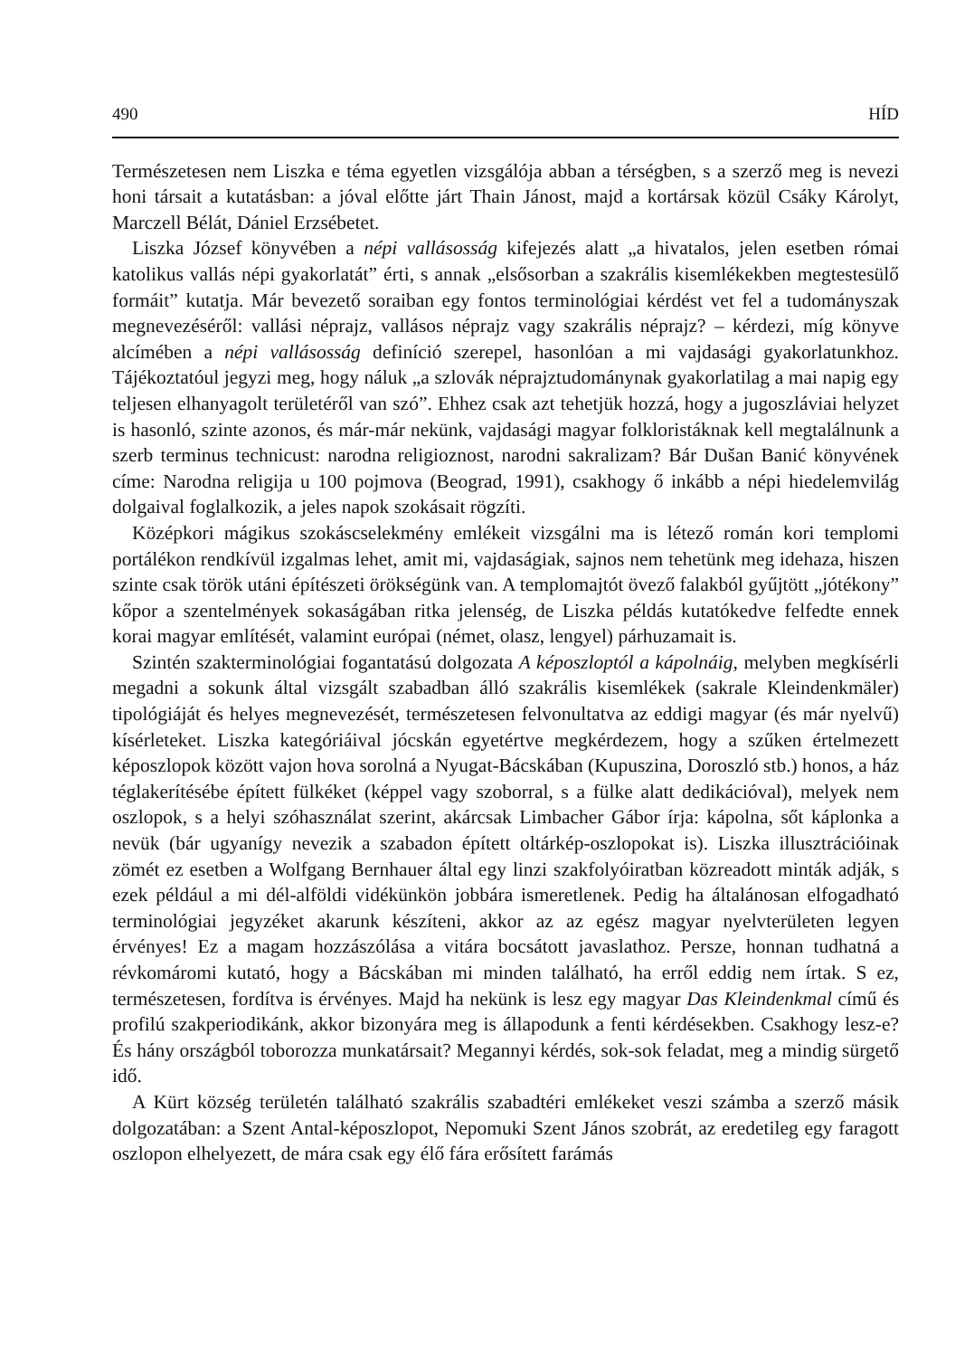490 HÍD
Természetesen nem Liszka e téma egyetlen vizsgálója abban a térségben, s a szerző meg is nevezi honi társait a kutatásban: a jóval előtte járt Thain Jánost, majd a kortársak közül Csáky Károlyt, Marczell Bélát, Dániel Erzsébetet.
Liszka József könyvében a népi vallásosság kifejezés alatt „a hivatalos, jelen esetben római katolikus vallás népi gyakorlatát” érti, s annak „elsősorban a szakrális kisemlékekben megtestesülő formáit” kutatja. Már bevezető soraiban egy fontos terminológiai kérdést vet fel a tudományszak megnevezéséről: vallási néprajz, vallásos néprajz vagy szakrális néprajz? – kérdezi, míg könyve alcímében a népi vallásosság definíció szerepel, hasonlóan a mi vajdasági gyakorlatunkhoz. Tájékoztatóul jegyzi meg, hogy náluk „a szlovák néprajztudománynak gyakorlatilag a mai napig egy teljesen elhanyagolt területéről van szó”. Ehhez csak azt tehetjük hozzá, hogy a jugoszláviai helyzet is hasonló, szinte azonos, és már-már nekünk, vajdasági magyar folkloristáknak kell megtalálnunk a szerb terminus technicust: narodna religioznost, narodni sakralizam? Bár Dušan Banić könyvének címe: Narodna religija u 100 pojmova (Beograd, 1991), csakhogy ő inkább a népi hiedelemvilág dolgaival foglalkozik, a jeles napok szokásait rögzíti.
Középkori mágikus szokáscselekmény emlékeit vizsgálni ma is létező román kori templomi portálékon rendkívül izgalmas lehet, amit mi, vajdaságiak, sajnos nem tehetünk meg idehaza, hiszen szinte csak török utáni építészeti örökségünk van. A templomajtót övező falakból gyűjtött „jótékony” kőpor a szentelmények sokaságában ritka jelenség, de Liszka példás kutatókedve felfedte ennek korai magyar említését, valamint európai (német, olasz, lengyel) párhuzamait is.
Szintén szakterminológiai fogantatású dolgozata A képoszloptól a kápolnáig, melyben megkísérli megadni a sokunk által vizsgált szabadban álló szakrális kisemlékek (sakrale Kleindenkmäler) tipológiáját és helyes megnevezését, természetesen felvonultatva az eddigi magyar (és már nyelvű) kísérleteket. Liszka kategóriáival jócskán egyetértve megkérdezem, hogy a szűken értelmezett képoszlopok között vajon hova sorolná a Nyugat-Bácskában (Kupuszina, Doroszló stb.) honos, a ház téglakerítésébe épített fülkéket (képpel vagy szoborral, s a fülke alatt dedikációval), melyek nem oszlopok, s a helyi szóhasználat szerint, akárcsak Limbacher Gábor írja: kápolna, sőt káplonka a nevük (bár ugyanígy nevezik a szabadon épített oltárkép-oszlopokat is). Liszka illusztrációinak zömét ez esetben a Wolfgang Bernhauer által egy linzi szakfolyóiratban közreadott minták adják, s ezek például a mi dél-alföldi vidékünkön jobbára ismeretlenek. Pedig ha általánosan elfogadható terminológiai jegyzéket akarunk készíteni, akkor az az egész magyar nyelvterületen legyen érvényes! Ez a magam hozzászólása a vitára bocsátott javaslathoz. Persze, honnan tudhatná a révkomáromi kutató, hogy a Bácskában mi minden található, ha erről eddig nem írtak. S ez, természetesen, fordítva is érvényes. Majd ha nekünk is lesz egy magyar Das Kleindenkmal című és profilú szakperiodikánk, akkor bizonyára meg is állapodunk a fenti kérdésekben. Csakhogy lesz-e? És hány országból toborozza munkatársait? Megannyi kérdés, sok-sok feladat, meg a mindig sürgető idő.
A Kürt község területén található szakrális szabadtéri emlékeket veszi számba a szerző másik dolgozatában: a Szent Antal-képoszlopot, Nepomuki Szent János szobrát, az eredetileg egy faragott oszlopon elhelyezett, de mára csak egy élő fára erősített farámás